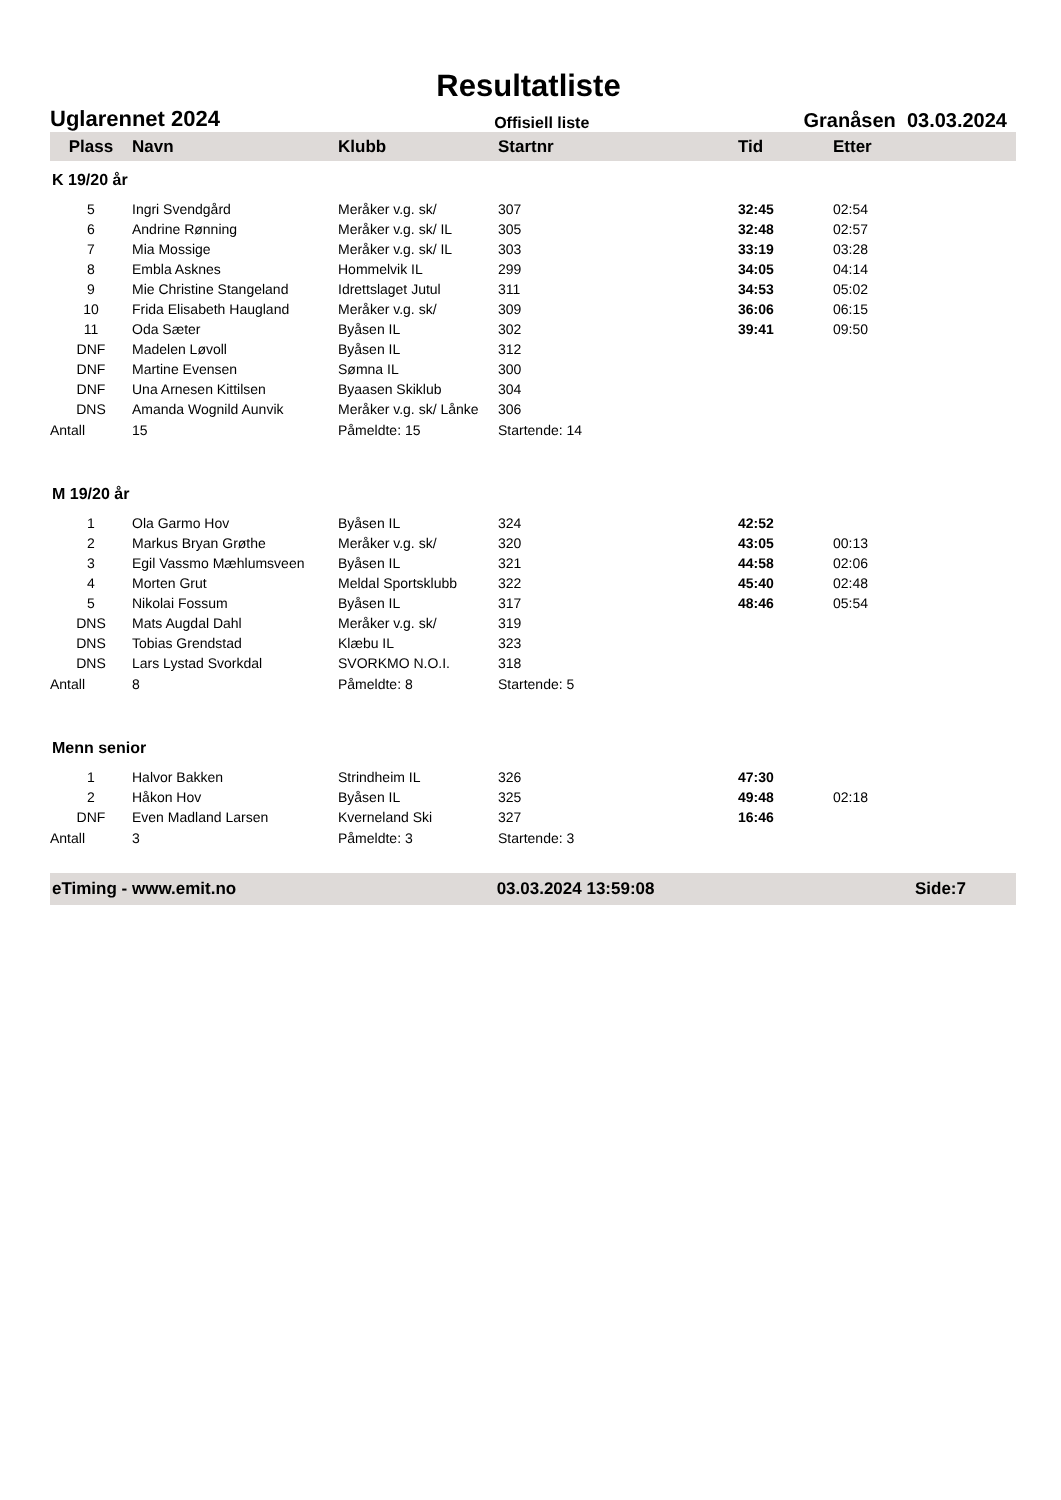Resultatliste
Uglarennet 2024 Offisiell liste Granåsen 03.03.2024
| Plass | Navn | Klubb | Startnr | Tid | Etter |
| --- | --- | --- | --- | --- | --- |
| K 19/20 år | | | | | |
| 5 | Ingri Svendgård | Meråker v.g. sk/ | 307 | 32:45 | 02:54 |
| 6 | Andrine Rønning | Meråker v.g. sk/ IL | 305 | 32:48 | 02:57 |
| 7 | Mia Mossige | Meråker v.g. sk/ IL | 303 | 33:19 | 03:28 |
| 8 | Embla Asknes | Hommelvik IL | 299 | 34:05 | 04:14 |
| 9 | Mie Christine Stangeland | Idrettslaget Jutul | 311 | 34:53 | 05:02 |
| 10 | Frida Elisabeth Haugland | Meråker v.g. sk/ | 309 | 36:06 | 06:15 |
| 11 | Oda Sæter | Byåsen IL | 302 | 39:41 | 09:50 |
| DNF | Madelen Løvoll | Byåsen IL | 312 | | |
| DNF | Martine Evensen | Sømna IL | 300 | | |
| DNF | Una Arnesen Kittilsen | Byaasen Skiklub | 304 | | |
| DNS | Amanda Wognild Aunvik | Meråker v.g. sk/ Lånke | 306 | | |
| Antall | 15 | Påmeldte: 15 | Startende: 14 | | |
| M 19/20 år | | | | | |
| 1 | Ola Garmo Hov | Byåsen IL | 324 | 42:52 | |
| 2 | Markus Bryan Grøthe | Meråker v.g. sk/ | 320 | 43:05 | 00:13 |
| 3 | Egil Vassmo Mæhlumsveen | Byåsen IL | 321 | 44:58 | 02:06 |
| 4 | Morten Grut | Meldal Sportsklubb | 322 | 45:40 | 02:48 |
| 5 | Nikolai Fossum | Byåsen IL | 317 | 48:46 | 05:54 |
| DNS | Mats Augdal Dahl | Meråker v.g. sk/ | 319 | | |
| DNS | Tobias Grendstad | Klæbu IL | 323 | | |
| DNS | Lars Lystad Svorkdal | SVORKMO N.O.I. | 318 | | |
| Antall | 8 | Påmeldte: 8 | Startende: 5 | | |
| Menn senior | | | | | |
| 1 | Halvor Bakken | Strindheim IL | 326 | 47:30 | |
| 2 | Håkon Hov | Byåsen IL | 325 | 49:48 | 02:18 |
| DNF | Even Madland Larsen | Kverneland Ski | 327 | 16:46 | |
| Antall | 3 | Påmeldte: 3 | Startende: 3 | | |
eTiming - www.emit.no 03.03.2024 13:59:08 Side:7